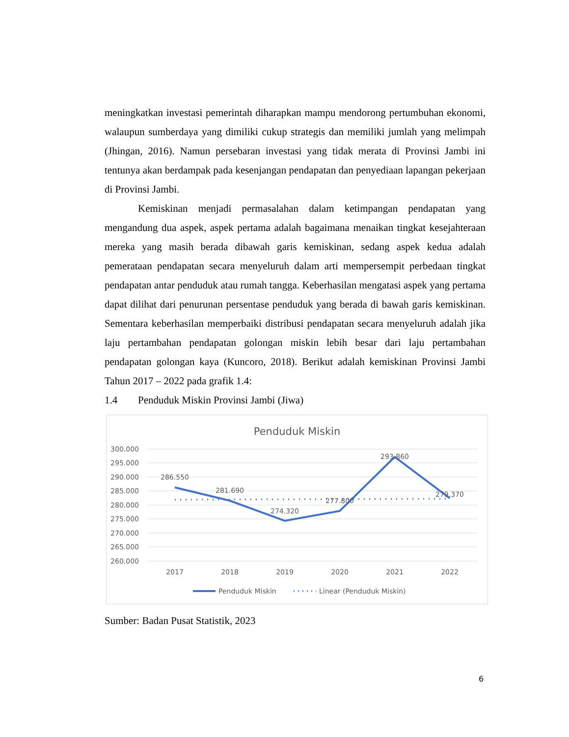meningkatkan investasi pemerintah diharapkan mampu mendorong pertumbuhan ekonomi, walaupun sumberdaya yang dimiliki cukup strategis dan memiliki jumlah yang melimpah (Jhingan, 2016). Namun persebaran investasi yang tidak merata di Provinsi Jambi ini tentunya akan berdampak pada kesenjangan pendapatan dan penyediaan lapangan pekerjaan di Provinsi Jambi.
Kemiskinan menjadi permasalahan dalam ketimpangan pendapatan yang mengandung dua aspek, aspek pertama adalah bagaimana menaikan tingkat kesejahteraan mereka yang masih berada dibawah garis kemiskinan, sedang aspek kedua adalah pemerataan pendapatan secara menyeluruh dalam arti mempersempit perbedaan tingkat pendapatan antar penduduk atau rumah tangga. Keberhasilan mengatasi aspek yang pertama dapat dilihat dari penurunan persentase penduduk yang berada di bawah garis kemiskinan. Sementara keberhasilan memperbaiki distribusi pendapatan secara menyeluruh adalah jika laju pertambahan pendapatan golongan miskin lebih besar dari laju pertambahan pendapatan golongan kaya (Kuncoro, 2018). Berikut adalah kemiskinan Provinsi Jambi Tahun 2017 – 2022 pada grafik 1.4:
1.4 Penduduk Miskin Provinsi Jambi (Jiwa)
Penduduk Miskin
300.000
295.000
290.000
285.000
280.000
275.000
270.000
265.000
260.000
2017
2018
2019
2020
2021
2022
286.550
281.690
274.320
277.800
293.860
279.370
Penduduk Miskin
Linear (Penduduk Miskin)
Sumber: Badan Pusat Statistik, 2023
6